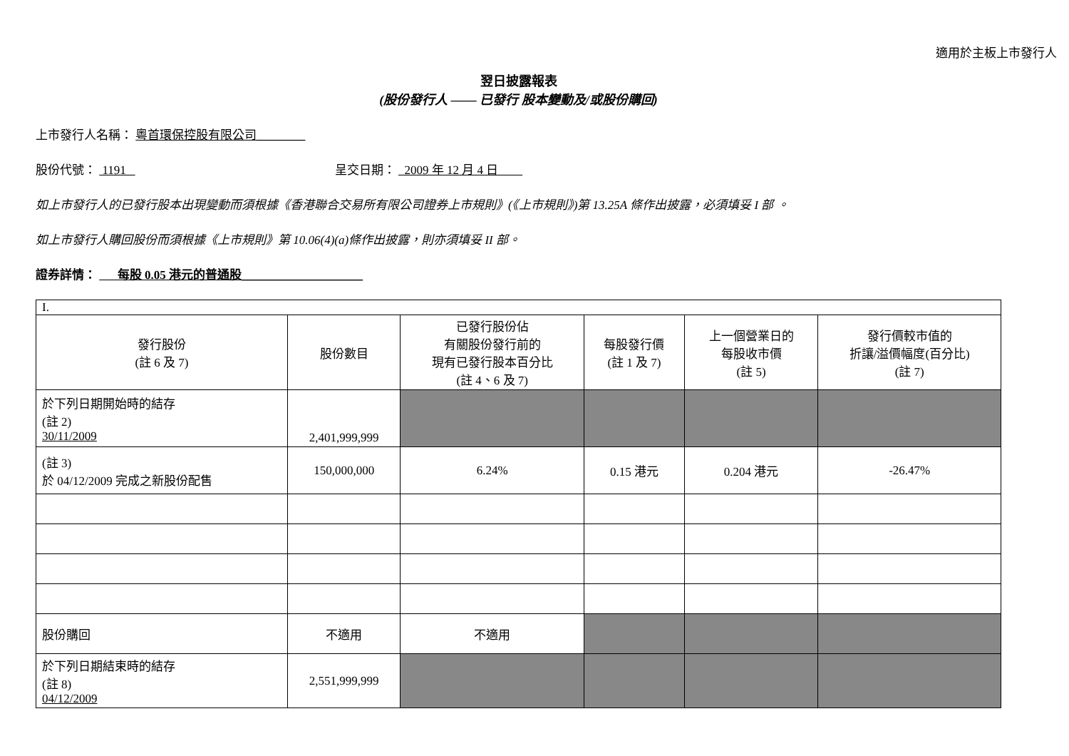適用於主板上市發行人
翌日披露報表
(股份發行人 —— 已發行 股本變動及/或股份購回)
上市發行人名稱： 粵首環保控股有限公司________
股份代號： 1191 呈交日期： 2009 年 12 月 4 日
如上市發行人的已發行股本出現變動而須根據《香港聯合交易所有限公司證券上市規則》(《上市規則》)第 13.25A 條作出披露，必須填妥 I 部 。
如上市發行人購回股份而須根據《上市規則》第 10.06(4)(a)條作出披露，則亦須填妥 II 部。
證券詳情： 每股 0.05 港元的普通股____________________
| I. | | | | | |
| 發行股份 (註 6 及 7) | 股份數目 | 已發行股份佔 有關股份發行前的 現有已發行股本百分比 (註 4、6 及 7) | 每股發行價 (註 1 及 7) | 上一個營業日的 每股收市價 (註 5) | 發行價較市值的 折讓/溢價幅度(百分比) (註 7) |
| 於下列日期開始時的結存 (註 2) 30/11/2009 | 2,401,999,999 | | | | |
| (註 3) 於 04/12/2009 完成之新股份配售 | 150,000,000 | 6.24% | 0.15 港元 | 0.204 港元 | -26.47% |
| 股份購回 | 不適用 | 不適用 | | | |
| 於下列日期結束時的結存 (註 8) 04/12/2009 | 2,551,999,999 | | | | |